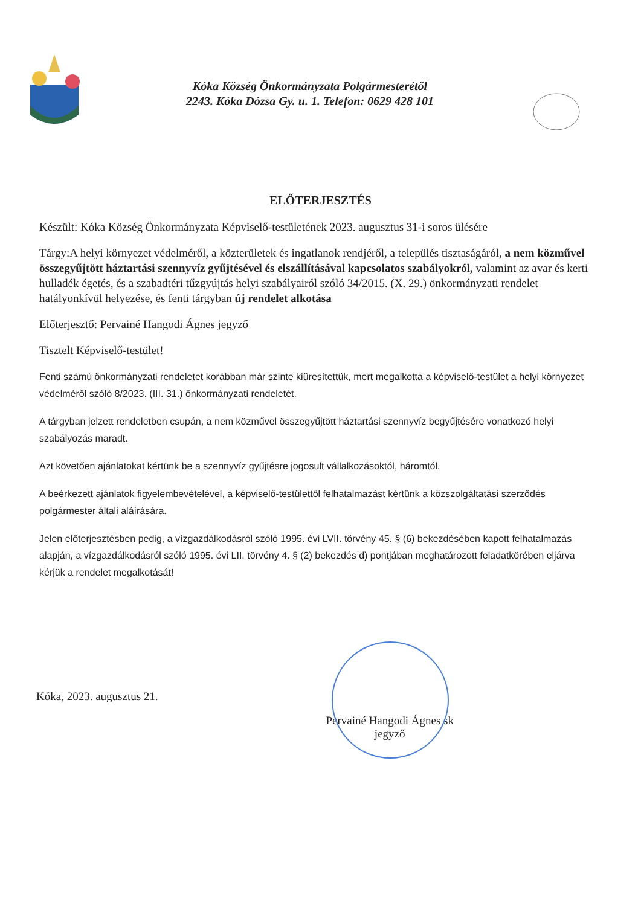Kóka Község Önkormányzata Polgármesterétől
2243. Kóka Dózsa Gy. u. 1. Telefon: 0629 428 101
ELŐTERJESZTÉS
Készült: Kóka Község Önkormányzata Képviselő-testületének 2023. augusztus 31-i soros ülésére
Tárgy:A helyi környezet védelméről, a közterületek és ingatlanok rendjéről, a település tisztaságáról, a nem közművel összegyűjtött háztartási szennyvíz gyűjtésével és elszállításával kapcsolatos szabályokról, valamint az avar és kerti hulladék égetés, és a szabadtéri tűzgyújtás helyi szabályairól szóló 34/2015. (X. 29.) önkormányzati rendelet hatályonkívül helyezése, és fenti tárgyban új rendelet alkotása
Előterjesztő: Pervainé Hangodi Ágnes jegyző
Tisztelt Képviselő-testület!
Fenti számú önkormányzati rendeletet korábban már szinte kiüresítettük, mert megalkotta a képviselő-testület a helyi környezet védelméről szóló 8/2023. (III. 31.) önkormányzati rendeletét.
A tárgyban jelzett rendeletben csupán, a nem közművel összegyűjtött háztartási szennyvíz begyűjtésére vonatkozó helyi szabályozás maradt.
Azt követően ajánlatokat kértünk be a szennyvíz gyűjtésre jogosult vállalkozásoktól, háromtól.
A beérkezett ajánlatok figyelembevételével, a képviselő-testülettől felhatalmazást kértünk a közszolgáltatási szerződés polgármester általi aláírására.
Jelen előterjesztésben pedig, a vízgazdálkodásról szóló 1995. évi LVII. törvény 45. § (6) bekezdésében kapott felhatalmazás alapján, a vízgazdálkodásról szóló 1995. évi LII. törvény 4. § (2) bekezdés d) pontjában meghatározott feladatkörében eljárva kérjük a rendelet megalkotását!
Kóka, 2023. augusztus 21.
Pervainé Hangodi Ágnes sk
jegyző